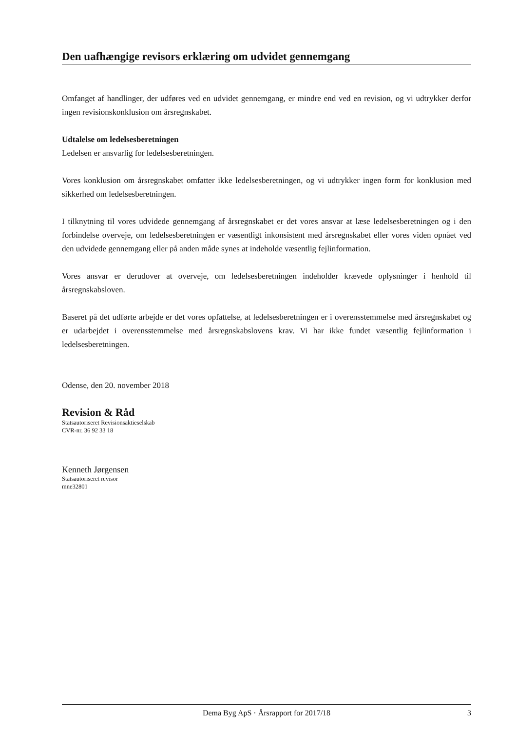Den uafhængige revisors erklæring om udvidet gennemgang
Omfanget af handlinger, der udføres ved en udvidet gennemgang, er mindre end ved en revision, og vi udtrykker derfor ingen revisionskonklusion om årsregnskabet.
Udtalelse om ledelsesberetningen
Ledelsen er ansvarlig for ledelsesberetningen.
Vores konklusion om årsregnskabet omfatter ikke ledelsesberetningen, og vi udtrykker ingen form for konklusion med sikkerhed om ledelsesberetningen.
I tilknytning til vores udvidede gennemgang af årsregnskabet er det vores ansvar at læse ledelsesberetningen og i den forbindelse overveje, om ledelsesberetningen er væsentligt inkonsistent med årsregnskabet eller vores viden opnået ved den udvidede gennemgang eller på anden måde synes at indeholde væsentlig fejlinformation.
Vores ansvar er derudover at overveje, om ledelsesberetningen indeholder krævede oplysninger i henhold til årsregnskabsloven.
Baseret på det udførte arbejde er det vores opfattelse, at ledelsesberetningen er i overensstemmelse med årsregnskabet og er udarbejdet i overensstemmelse med årsregnskabslovens krav. Vi har ikke fundet væsentlig fejlinformation i ledelsesberetningen.
Odense, den 20. november 2018
Revision & Råd
Statsautoriseret Revisionsaktieselskab
CVR-nr. 36 92 33 18
Kenneth Jørgensen
Statsautoriseret revisor
mne32801
Dema Byg ApS · Årsrapport for 2017/18 3